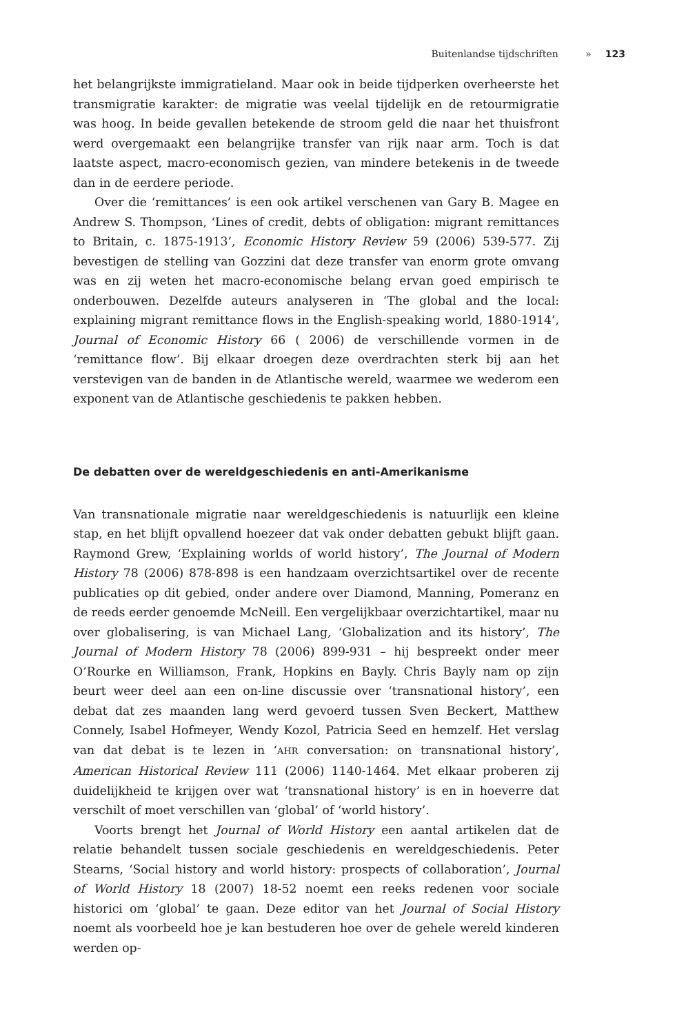Buitenlandse tijdschriften » 123
het belangrijkste immigratieland. Maar ook in beide tijdperken overheerste het transmigratie karakter: de migratie was veelal tijdelijk en de retourmigratie was hoog. In beide gevallen betekende de stroom geld die naar het thuisfront werd overgemaakt een belangrijke transfer van rijk naar arm. Toch is dat laatste aspect, macro-economisch gezien, van mindere betekenis in de tweede dan in de eerdere periode.
Over die ‘remittances’ is een ook artikel verschenen van Gary B. Magee en Andrew S. Thompson, ‘Lines of credit, debts of obligation: migrant remittances to Britain, c. 1875-1913’, Economic History Review 59 (2006) 539-577. Zij bevestigen de stelling van Gozzini dat deze transfer van enorm grote omvang was en zij weten het macro-economische belang ervan goed empirisch te onderbouwen. Dezelfde auteurs analyseren in ‘The global and the local: explaining migrant remittance flows in the English-speaking world, 1880-1914’, Journal of Economic History 66 ( 2006) de verschillende vormen in de ‘remittance flow’. Bij elkaar droegen deze overdrachten sterk bij aan het verstevigen van de banden in de Atlantische wereld, waarmee we wederom een exponent van de Atlantische geschiedenis te pakken hebben.
De debatten over de wereldgeschiedenis en anti-Amerikanisme
Van transnationale migratie naar wereldgeschiedenis is natuurlijk een kleine stap, en het blijft opvallend hoezeer dat vak onder debatten gebukt blijft gaan. Raymond Grew, ‘Explaining worlds of world history’, The Journal of Modern History 78 (2006) 878-898 is een handzaam overzichtsartikel over de recente publicaties op dit gebied, onder andere over Diamond, Manning, Pomeranz en de reeds eerder genoemde McNeill. Een vergelijkbaar overzichtartikel, maar nu over globalisering, is van Michael Lang, ‘Globalization and its history’, The Journal of Modern History 78 (2006) 899-931 – hij bespreekt onder meer O’Rourke en Williamson, Frank, Hopkins en Bayly. Chris Bayly nam op zijn beurt weer deel aan een on-line discussie over ‘transnational history’, een debat dat zes maanden lang werd gevoerd tussen Sven Beckert, Matthew Connely, Isabel Hofmeyer, Wendy Kozol, Patricia Seed en hemzelf. Het verslag van dat debat is te lezen in ‘AHR conversation: on transnational history’, American Historical Review 111 (2006) 1140-1464. Met elkaar proberen zij duidelijkheid te krijgen over wat ‘transnational history’ is en in hoeverre dat verschilt of moet verschillen van ‘global’ of ‘world history’.
Voorts brengt het Journal of World History een aantal artikelen dat de relatie behandelt tussen sociale geschiedenis en wereldgeschiedenis. Peter Stearns, ‘Social history and world history: prospects of collaboration’, Journal of World History 18 (2007) 18-52 noemt een reeks redenen voor sociale historici om ‘global’ te gaan. Deze editor van het Journal of Social History noemt als voorbeeld hoe je kan bestuderen hoe over de gehele wereld kinderen werden op-